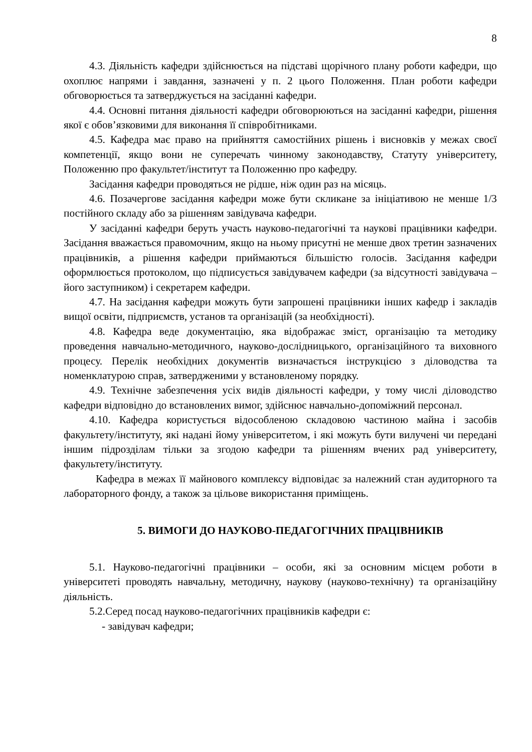8
4.3. Діяльність кафедри здійснюється на підставі щорічного плану роботи кафедри, що охоплює напрями і завдання, зазначені у п. 2 цього Положення. План роботи кафедри обговорюється та затверджується на засіданні кафедри.
4.4. Основні питання діяльності кафедри обговорюються на засіданні кафедри, рішення якої є обов’язковими для виконання її співробітниками.
4.5. Кафедра має право на прийняття самостійних рішень і висновків у межах своєї компетенції, якщо вони не суперечать чинному законодавству, Статуту університету, Положенню про факультет/інститут та Положенню про кафедру.
Засідання кафедри проводяться не рідше, ніж один раз на місяць.
4.6. Позачергове засідання кафедри може бути скликане за ініціативою не менше 1/3 постійного складу або за рішенням завідувача кафедри.
У засіданні кафедри беруть участь науково-педагогічні та наукові працівники кафедри. Засідання вважається правомочним, якщо на ньому присутні не менше двох третин зазначених працівників, а рішення кафедри приймаються більшістю голосів. Засідання кафедри оформлюється протоколом, що підписується завідувачем кафедри (за відсутності завідувача – його заступником) і секретарем кафедри.
4.7. На засідання кафедри можуть бути запрошені працівники інших кафедр і закладів вищої освіти, підприємств, установ та організацій (за необхідності).
4.8. Кафедра веде документацію, яка відображає зміст, організацію та методику проведення навчально-методичного, науково-дослідницького, організаційного та виховного процесу. Перелік необхідних документів визначається інструкцією з діловодства та номенклатурою справ, затвердженими у встановленому порядку.
4.9. Технічне забезпечення усіх видів діяльності кафедри, у тому числі діловодство кафедри відповідно до встановлених вимог, здійснює навчально-допоміжний персонал.
4.10. Кафедра користується відособленою складовою частиною майна і засобів факультету/інституту, які надані йому університетом, і які можуть бути вилучені чи передані іншим підрозділам тільки за згодою кафедри та рішенням вчених рад університету, факультету/інституту.
Кафедра в межах її майнового комплексу відповідає за належний стан аудиторного та лабораторного фонду, а також за цільове використання приміщень.
5. ВИМОГИ ДО НАУКОВО-ПЕДАГОГІЧНИХ ПРАЦІВНИКІВ
5.1. Науково-педагогічні працівники – особи, які за основним місцем роботи в університеті проводять навчальну, методичну, наукову (науково-технічну) та організаційну діяльність.
5.2.Серед посад науково-педагогічних працівників кафедри є:
- завідувач кафедри;